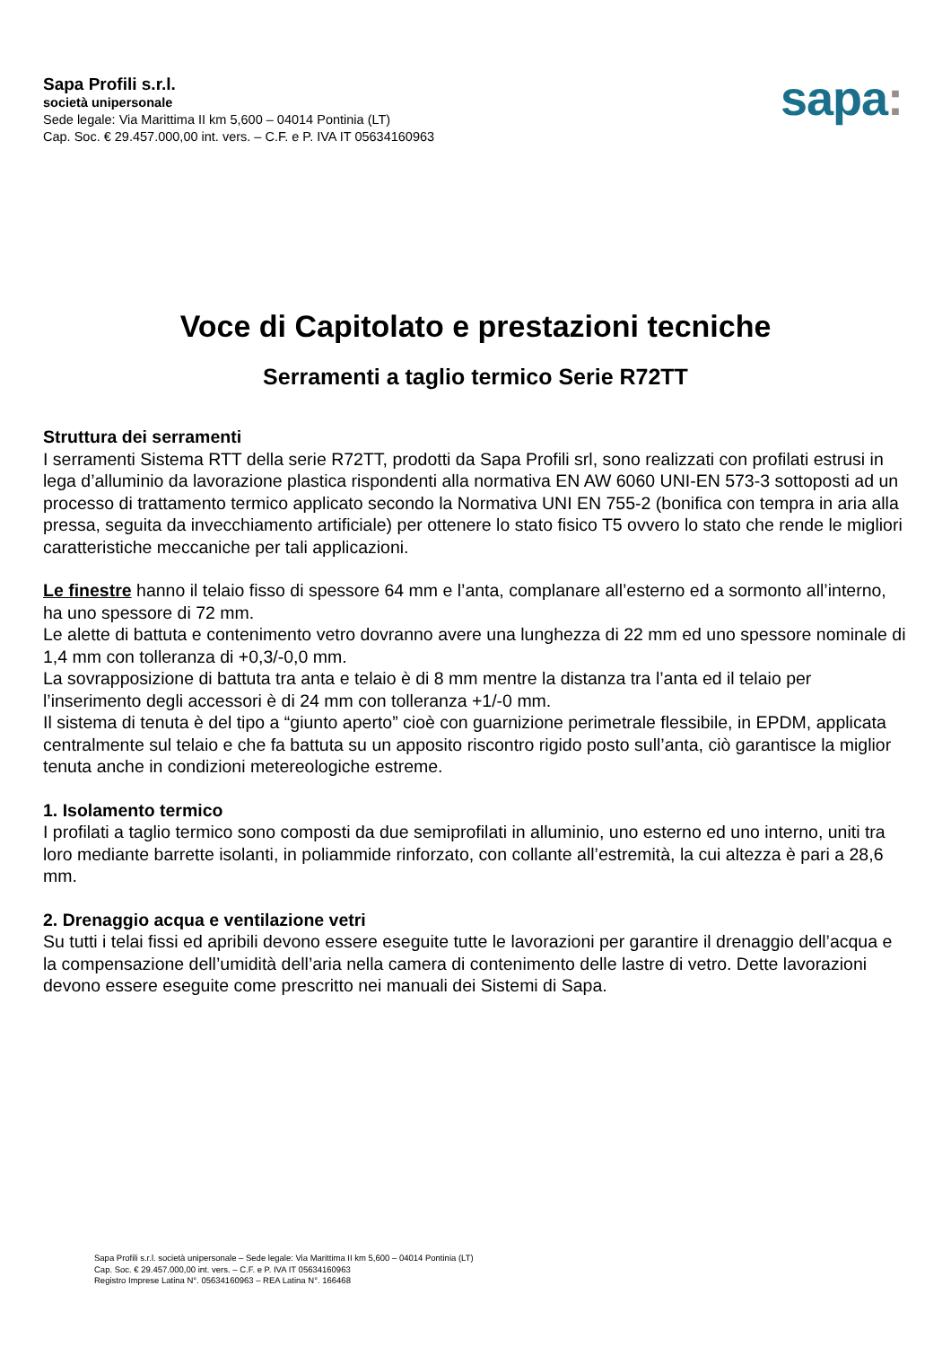Sapa Profili s.r.l.
società unipersonale
Sede legale: Via Marittima II km 5,600 – 04014 Pontinia (LT)
Cap. Soc. € 29.457.000,00 int. vers. – C.F. e P. IVA IT 05634160963
sapa:
Voce di Capitolato e prestazioni tecniche
Serramenti a taglio termico Serie R72TT
Struttura dei serramenti
I serramenti Sistema RTT della serie R72TT, prodotti da Sapa Profili srl, sono realizzati con profilati estrusi in lega d’alluminio da lavorazione plastica rispondenti alla normativa EN AW 6060 UNI-EN 573-3 sottoposti ad un processo di trattamento termico applicato secondo la Normativa UNI EN 755-2 (bonifica con tempra in aria alla pressa, seguita da invecchiamento artificiale) per ottenere lo stato fisico T5 ovvero lo stato che rende le migliori caratteristiche meccaniche per tali applicazioni.
Le finestre hanno il telaio fisso di spessore 64 mm e l’anta, complanare all’esterno ed a sormonto all’interno, ha uno spessore di 72 mm.
Le alette di battuta e contenimento vetro dovranno avere una lunghezza di 22 mm ed uno spessore nominale di 1,4 mm con tolleranza di +0,3/-0,0 mm.
La sovrapposizione di battuta tra anta e telaio è di 8 mm mentre la distanza tra l’anta ed il telaio per l’inserimento degli accessori è di 24 mm con tolleranza +1/-0 mm.
Il sistema di tenuta è del tipo a “giunto aperto” cioè con guarnizione perimetrale flessibile, in EPDM, applicata centralmente sul telaio e che fa battuta su un apposito riscontro rigido posto sull’anta, ciò garantisce la miglior tenuta anche in condizioni metereologiche estreme.
1. Isolamento termico
I profilati a taglio termico sono composti da due semiprofilati in alluminio, uno esterno ed uno interno, uniti tra loro mediante barrette isolanti, in poliammide rinforzato, con collante all’estremità, la cui altezza è pari a 28,6 mm.
2. Drenaggio acqua e ventilazione vetri
Su tutti i telai fissi ed apribili devono essere eseguite tutte le lavorazioni per garantire il drenaggio dell’acqua e la compensazione dell’umidità dell’aria nella camera di contenimento delle lastre di vetro. Dette lavorazioni devono essere eseguite come prescritto nei manuali dei Sistemi di Sapa.
Sapa Profili s.r.l. società unipersonale – Sede legale: Via Marittima II km 5,600 – 04014 Pontinia (LT)
Cap. Soc. € 29.457.000,00 int. vers. – C.F. e P. IVA IT 05634160963
Registro Imprese Latina N°. 05634160963 – REA Latina N°. 166468